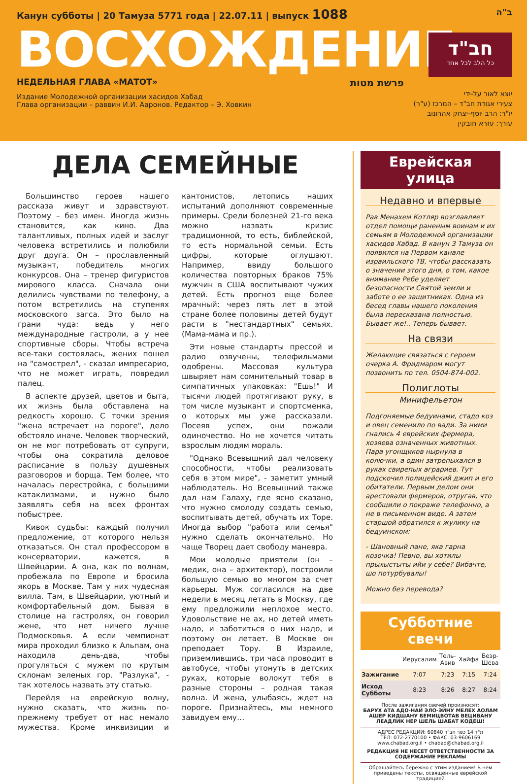Канун субботы | 20 Тамуза 5771 года | 22.07.11 | выпуск 1088 ב"ה
ВОСХОЖДЕНИЕ
חב"ד
כל הלב לכל אחד
НЕДЕЛЬНАЯ ГЛАВА «МАТОТ» פרשת מטות
Издание Молодежной организации хасидов Хабад
Глава организации – раввин И.И. Ааронов. Редактор – Э. Ховкин
יוצא לאור על-ידי
צעירי אגודת חב"ד – המרכז (ע"ר)
יו"ר: הרב יוסף-יצחק אהרונוב
עורך: עזרא חובקין
ДЕЛА СЕМЕЙНЫЕ
Большинство героев нашего рассказа живут и здравствуют. Поэтому – без имен. Иногда жизнь становится, как кино. Два талантливых, полных идей и заслуг человека встретились и полюбили друг друга. Он – прославленный музыкант, победитель многих конкурсов. Она – тренер фигуристов мирового класса. Сначала они делились чувствами по телефону, а потом встретились на ступенях московского загса. Это было на грани чуда: ведь у него международные гастроли, а у нее спортивные сборы. Чтобы встреча все-таки состоялась, жених пошел на "самострел", - сказал импресарио, что не может играть, повредил палец.
В аспекте друзей, цветов и быта, их жизнь была обставлена на редкость хорошо. С точки зрения "жена встречает на пороге", дело обстояло иначе. Человек творческий, он не мог потребовать от супруги, чтобы она сократила деловое расписание в пользу душевных разговоров и борща. Тем более, что началась перестройка, с большими катаклизмами, и нужно было заявлять себя на всех фронтах побыстрее.
Кивок судьбы: каждый получил предложение, от которого нельзя отказаться. Он стал профессором в консерватории, кажется, в Швейцарии. А она, как по волнам, пробежала по Европе и бросила якорь в Москве. Там у них чудесная вилла. Там, в Швейцарии, уютный и комфортабельный дом. Бывая в столице на гастролях, он говорил жене, что нет ничего лучше Подмосковья. А если чемпионат мира проходил близко к Альпам, она находила день-два, чтобы прогуляться с мужем по крутым склонам зеленых гор. "Разлука", - так хотелось назвать эту статью.
Перейдя на еврейскую волну, нужно сказать, что жизнь по-прежнему требует от нас немало мужества. Кроме инквизиции и кантонистов, летопись наших испытаний дополняют современные примеры. Среди болезней 21-го века можно назвать кризис традиционной, то есть, библейской, то есть нормальной семьи. Есть цифры, которые оглушают. Например, ввиду большого количества повторных браков 75% мужчин в США воспитывают чужих детей. Есть прогноз еще более мрачный: через пять лет в этой стране более половины детей будут расти в "нестандартных" семьях. (Мама-мама и пр.).
Эти новые стандарты прессой и радио озвучены, телефильмами одобрены. Массовая культура швыряет нам сомнительный товар в симпатичных упаковках: "Ешь!" И тысячи людей протягивают руку, в том числе музыкант и спортсменка, о которых мы уже рассказали. Посеяв успех, они пожали одиночество. Но не хочется читать взрослым людям мораль.
"Однако Всевышний дал человеку способности, чтобы реализовать себя в этом мире", - заметит умный наблюдатель. Но Всевышний также дал нам Галаху, где ясно сказано, что нужно смолоду создать семью, воспитывать детей, обучать их Торе. Иногда выбор "работа или семья" нужно сделать окончательно. Но чаще Творец дает свободу маневра.
Мои молодые приятели (он – медик, она – архитектор), построили большую семью во многом за счет карьеры. Муж согласился на две недели в месяц летать в Москву, где ему предложили неплохое место. Удовольствие не ах, но детей иметь надо, и заботиться о них надо, и поэтому он летает. В Москве он преподает Тору. В Израиле, приземлившись, три часа проводит в автобусе, чтобы утонуть в детских руках, которые волокут тебя в разные стороны – родная такая волна. И жена, улыбаясь, ждет на пороге. Признайтесь, мы немного завидуем ему…
Еврейская улица
Недавно и впервые
Рав Менахем Котляр возглавляет отдел помощи раненым воинам и их семьям в Молодежной организации хасидов Хабад. В канун 3 Тамуза он появился на Первом канале израильского ТВ, чтобы рассказать о значении этого дня, о том, какое внимание Ребе уделяет безопасности Святой земли и заботе о ее защитниках. Одна из бесед главы нашего поколения была пересказана полностью. Бывает же!.. Теперь бывает.
На связи
Желающие связаться с героем очерка А. Фридмаром могут позвонить по тел. 0504-874-002.
Полиглоты
Минифельетон
Подгоняемые бедуинами, стадо коз и овец семенило по вади. За ними гнались 4 еврейских фермера, хозяева означенных животных. Пара угонщиков нырнула в колючки, а один затрепыхался в руках свирепых аграриев. Тут подскочил полицейский джип и его обитатели. Первым делом они арестовали фермеров, отругав, что сообщили о покраже телефонно, а не в письменном виде. А затем старшой обратился к жулику на бедуинском:
- Шановный пане, яка гарна козочка! Певно, вы хотилы прыхыстыты ийи у себе? Вибачте, шо потурбувалы!
Можно без перевода?
Субботние свечи
| | Иерусалим | Тель-Авив | Хайфа | Беэр-Шева |
| --- | --- | --- | --- | --- |
| Зажигание | 7:07 | 7:23 | 7:15 | 7:24 |
| Исход Субботы | 8:23 | 8:26 | 8:27 | 8:24 |
После зажигания свечей произносят:
БАРУХ АТА АДО-НАЙ ЭЛО-ЭЙНУ МЕЛЕХ АОЛАМ АШЕР КИДШАНУ БЕМИЦВОТАВ ВЕЦИВАНУ ЛЕАДЛИК НЕР ШЕЛЬ ШАБАТ КОДЕШ!
АДРЕС РЕДАКЦИИ: ת"ד 14 כפר חב"ד 60840
ТЕЛ: 072-2770100 • ФАКС: 03-9606169
www.chabad.org.il • chabad@chabad.org.il
РЕДАКЦИЯ НЕ НЕСЕТ ОТВЕТСТВЕННОСТИ ЗА СОДЕРЖАНИЕ РЕКЛАМЫ
Обращайтесь бережно с этим изданием! В нем приведены тексты, освященные еврейской традицией